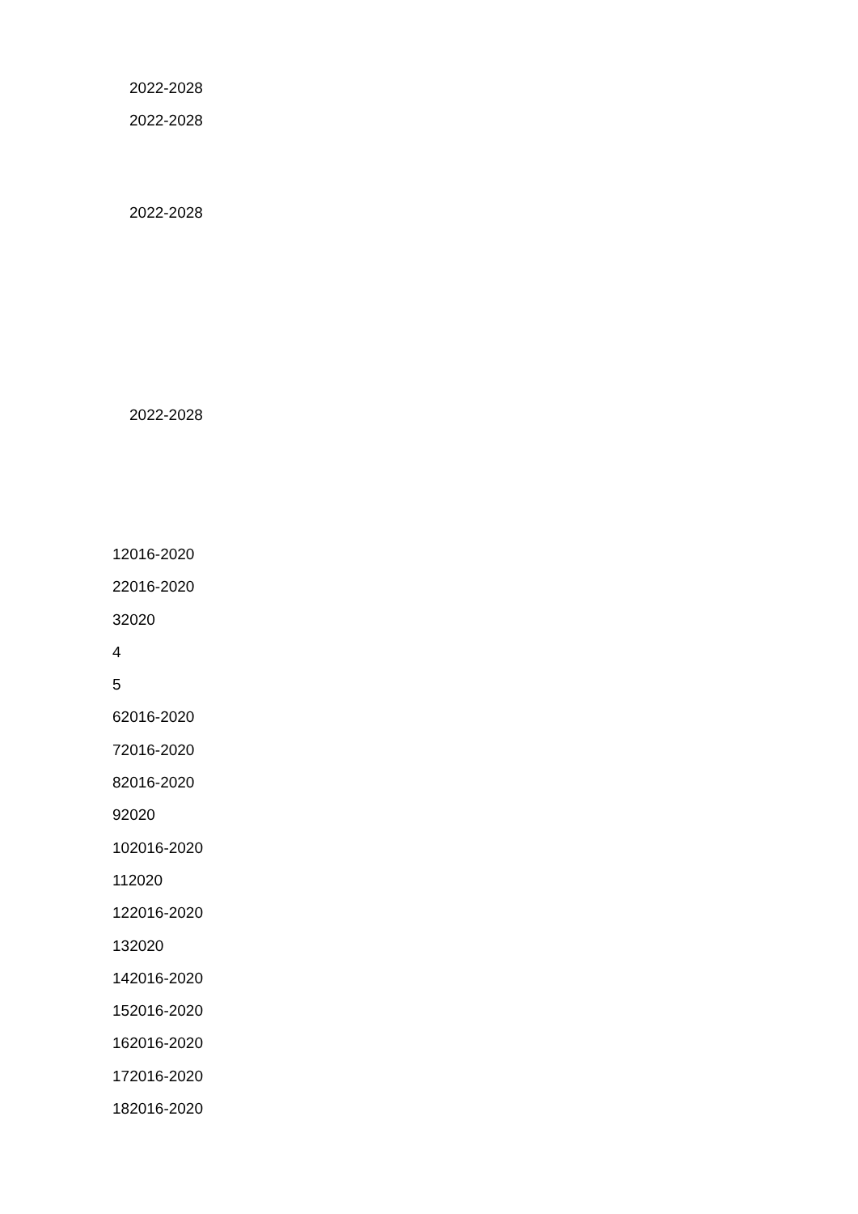2022-2028
2022-2028
2022-2028
2022-2028
12016-2020
22016-2020
32020
4
5
62016-2020
72016-2020
82016-2020
92020
102016-2020
112020
122016-2020
132020
142016-2020
152016-2020
162016-2020
172016-2020
182016-2020